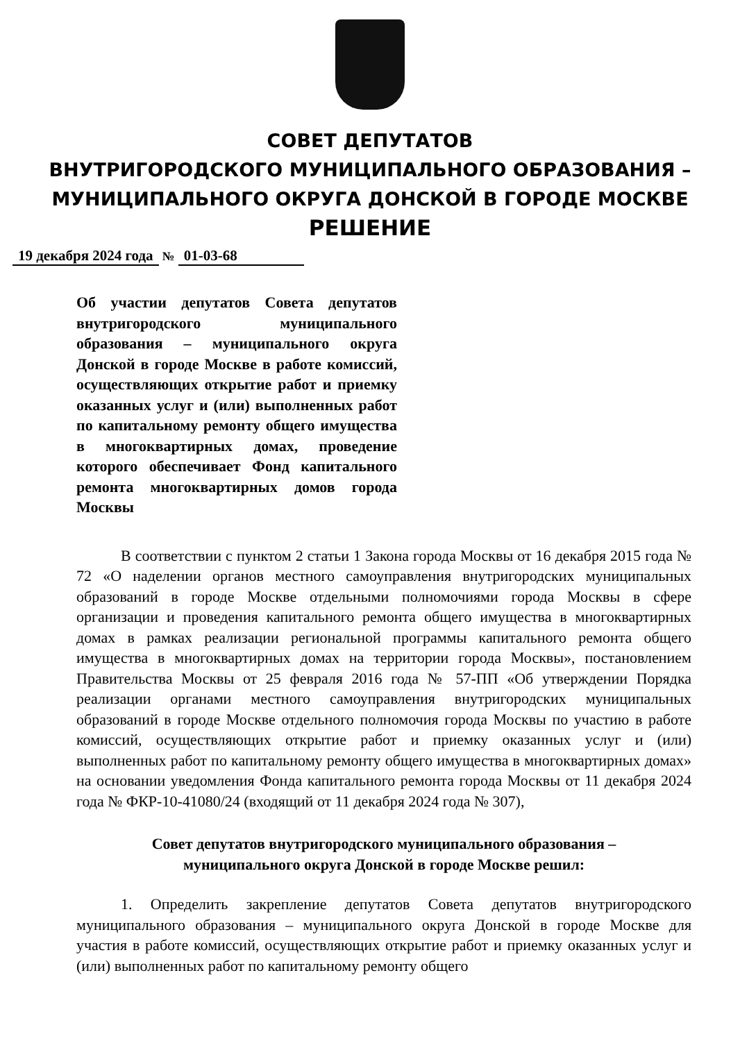СОВЕТ ДЕПУТАТОВ
ВНУТРИГОРОДСКОГО МУНИЦИПАЛЬНОГО ОБРАЗОВАНИЯ –
МУНИЦИПАЛЬНОГО ОКРУГА ДОНСКОЙ В ГОРОДЕ МОСКВЕ
РЕШЕНИЕ
19 декабря 2024 года № 01-03-68
Об участии депутатов Совета депутатов внутригородского муниципального образования – муниципального округа Донской в городе Москве в работе комиссий, осуществляющих открытие работ и приемку оказанных услуг и (или) выполненных работ по капитальному ремонту общего имущества в многоквартирных домах, проведение которого обеспечивает Фонд капитального ремонта многоквартирных домов города Москвы
В соответствии с пунктом 2 статьи 1 Закона города Москвы от 16 декабря 2015 года № 72 «О наделении органов местного самоуправления внутригородских муниципальных образований в городе Москве отдельными полномочиями города Москвы в сфере организации и проведения капитального ремонта общего имущества в многоквартирных домах в рамках реализации региональной программы капитального ремонта общего имущества в многоквартирных домах на территории города Москвы», постановлением Правительства Москвы от 25 февраля 2016 года № 57-ПП «Об утверждении Порядка реализации органами местного самоуправления внутригородских муниципальных образований в городе Москве отдельного полномочия города Москвы по участию в работе комиссий, осуществляющих открытие работ и приемку оказанных услуг и (или) выполненных работ по капитальному ремонту общего имущества в многоквартирных домах» на основании уведомления Фонда капитального ремонта города Москвы от 11 декабря 2024 года № ФКР-10-41080/24 (входящий от 11 декабря 2024 года № 307),
Совет депутатов внутригородского муниципального образования –
муниципального округа Донской в городе Москве решил:
1. Определить закрепление депутатов Совета депутатов внутригородского муниципального образования – муниципального округа Донской в городе Москве для участия в работе комиссий, осуществляющих открытие работ и приемку оказанных услуг и (или) выполненных работ по капитальному ремонту общего